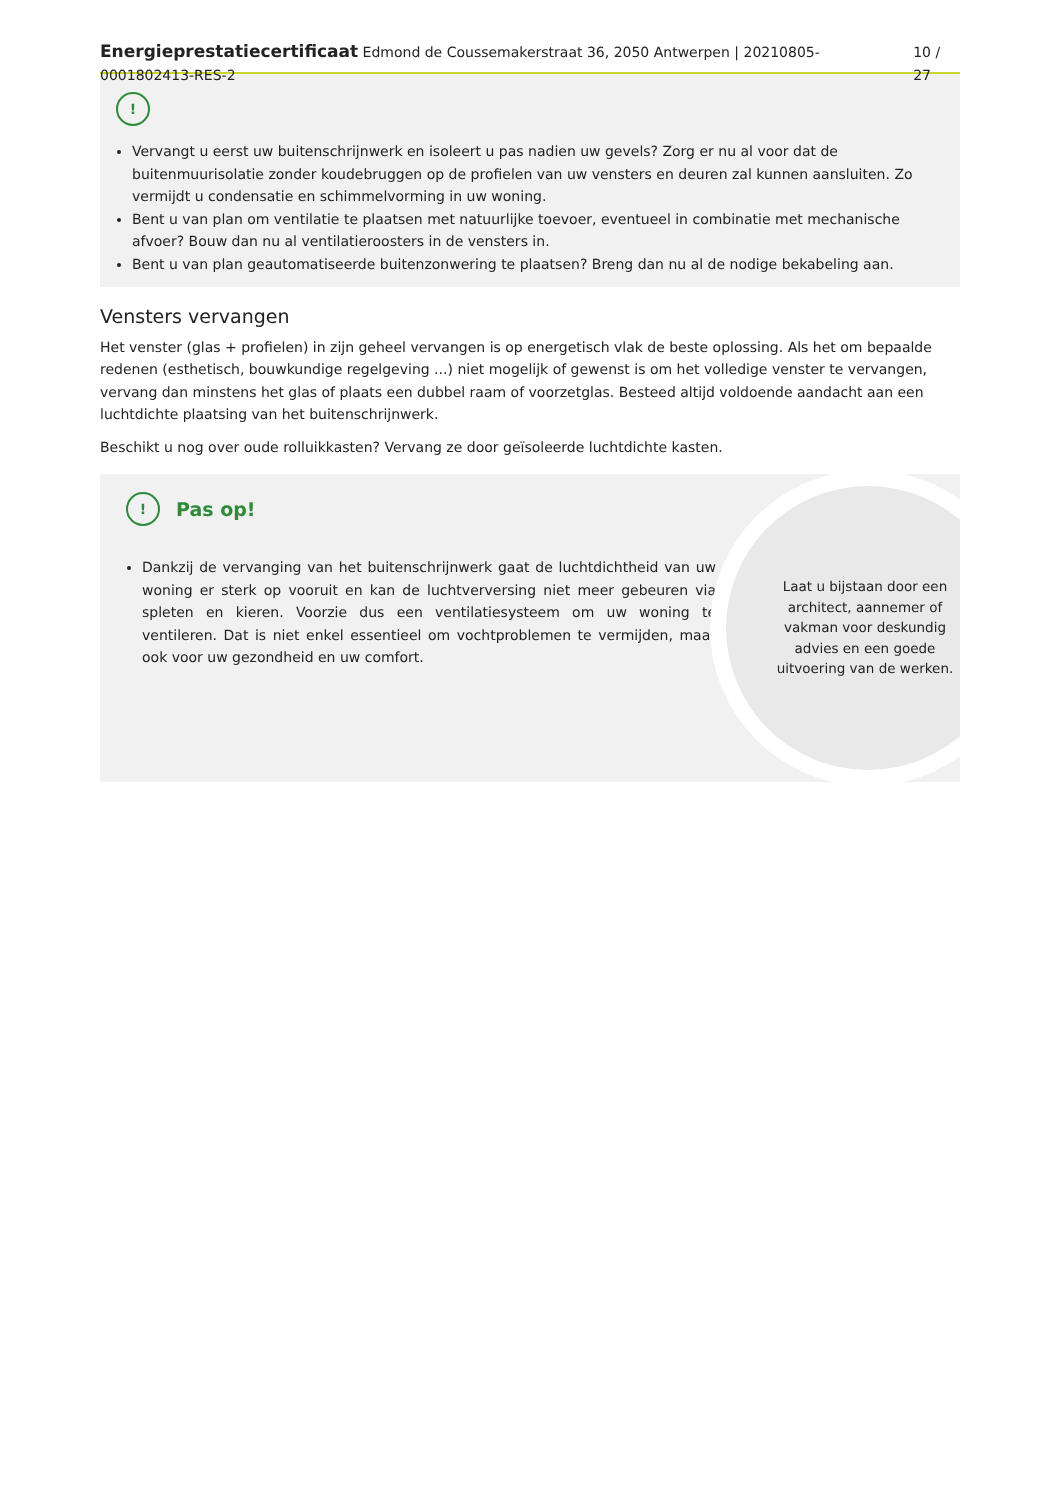Energieprestatiecertificaat Edmond de Coussemakerstraat 36, 2050 Antwerpen | 20210805-0001802413-RES-2 10 / 27
!
Vervangt u eerst uw buitenschrijnwerk en isoleert u pas nadien uw gevels? Zorg er nu al voor dat de buitenmuurisolatie zonder koudebruggen op de profielen van uw vensters en deuren zal kunnen aansluiten. Zo vermijdt u condensatie en schimmelvorming in uw woning.
Bent u van plan om ventilatie te plaatsen met natuurlijke toevoer, eventueel in combinatie met mechanische afvoer? Bouw dan nu al ventilatieroosters in de vensters in.
Bent u van plan geautomatiseerde buitenzonwering te plaatsen? Breng dan nu al de nodige bekabeling aan.
Vensters vervangen
Het venster (glas + profielen) in zijn geheel vervangen is op energetisch vlak de beste oplossing. Als het om bepaalde redenen (esthetisch, bouwkundige regelgeving ...) niet mogelijk of gewenst is om het volledige venster te vervangen, vervang dan minstens het glas of plaats een dubbel raam of voorzetglas. Besteed altijd voldoende aandacht aan een luchtdichte plaatsing van het buitenschrijnwerk.
Beschikt u nog over oude rolluikkasten? Vervang ze door geïsoleerde luchtdichte kasten.
!
Pas op!
Dankzij de vervanging van het buitenschrijnwerk gaat de luchtdichtheid van uw woning er sterk op vooruit en kan de luchtverversing niet meer gebeuren via spleten en kieren. Voorzie dus een ventilatiesysteem om uw woning te ventileren. Dat is niet enkel essentieel om vochtproblemen te vermijden, maar ook voor uw gezondheid en uw comfort.
Laat u bijstaan door een architect, aannemer of vakman voor deskundig advies en een goede uitvoering van de werken.